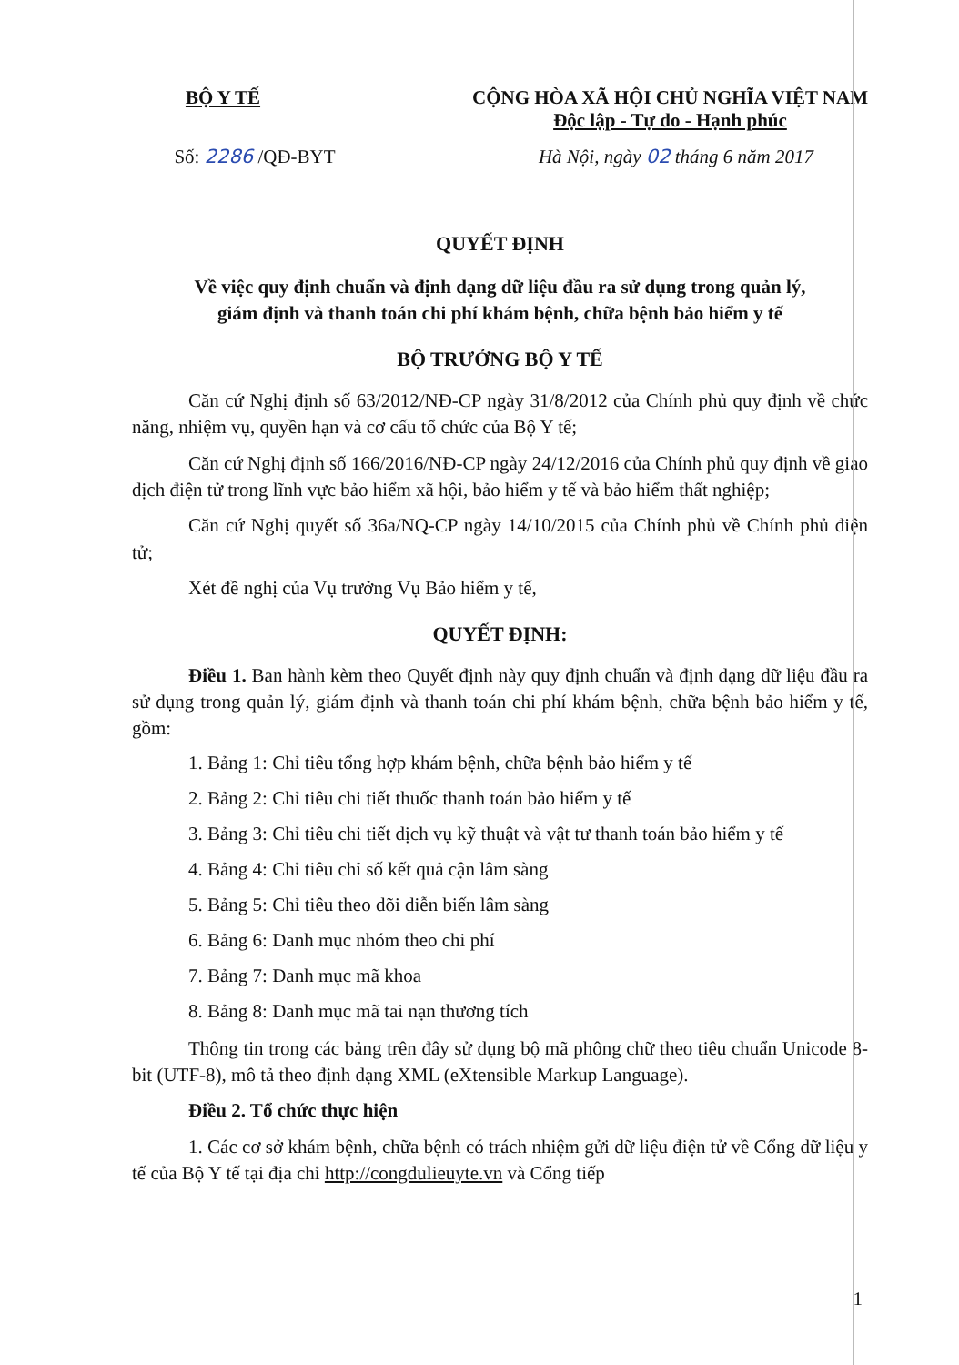BỘ Y TẾ CỘNG HÒA XÃ HỘI CHỦ NGHĨA VIỆT NAM
Độc lập - Tự do - Hạnh phúc
Số: 2286 /QĐ-BYT Hà Nội, ngày 02 tháng 6 năm 2017
QUYẾT ĐỊNH
Về việc quy định chuẩn và định dạng dữ liệu đầu ra sử dụng trong quản lý,
giám định và thanh toán chi phí khám bệnh, chữa bệnh bảo hiểm y tế
BỘ TRƯỞNG BỘ Y TẾ
Căn cứ Nghị định số 63/2012/NĐ-CP ngày 31/8/2012 của Chính phủ quy định về chức năng, nhiệm vụ, quyền hạn và cơ cấu tổ chức của Bộ Y tế;
Căn cứ Nghị định số 166/2016/NĐ-CP ngày 24/12/2016 của Chính phủ quy định về giao dịch điện tử trong lĩnh vực bảo hiểm xã hội, bảo hiểm y tế và bảo hiểm thất nghiệp;
Căn cứ Nghị quyết số 36a/NQ-CP ngày 14/10/2015 của Chính phủ về Chính phủ điện tử;
Xét đề nghị của Vụ trưởng Vụ Bảo hiểm y tế,
QUYẾT ĐỊNH:
Điều 1. Ban hành kèm theo Quyết định này quy định chuẩn và định dạng dữ liệu đầu ra sử dụng trong quản lý, giám định và thanh toán chi phí khám bệnh, chữa bệnh bảo hiểm y tế, gồm:
1. Bảng 1: Chỉ tiêu tổng hợp khám bệnh, chữa bệnh bảo hiểm y tế
2. Bảng 2: Chỉ tiêu chi tiết thuốc thanh toán bảo hiểm y tế
3. Bảng 3: Chỉ tiêu chi tiết dịch vụ kỹ thuật và vật tư thanh toán bảo hiểm y tế
4. Bảng 4: Chỉ tiêu chỉ số kết quả cận lâm sàng
5. Bảng 5: Chỉ tiêu theo dõi diễn biến lâm sàng
6. Bảng 6: Danh mục nhóm theo chi phí
7. Bảng 7: Danh mục mã khoa
8. Bảng 8: Danh mục mã tai nạn thương tích
Thông tin trong các bảng trên đây sử dụng bộ mã phông chữ theo tiêu chuẩn Unicode 8-bit (UTF-8), mô tả theo định dạng XML (eXtensible Markup Language).
Điều 2. Tổ chức thực hiện
1. Các cơ sở khám bệnh, chữa bệnh có trách nhiệm gửi dữ liệu điện tử về Cổng dữ liệu y tế của Bộ Y tế tại địa chỉ http://congdulieuyte.vn và Cổng tiếp
1